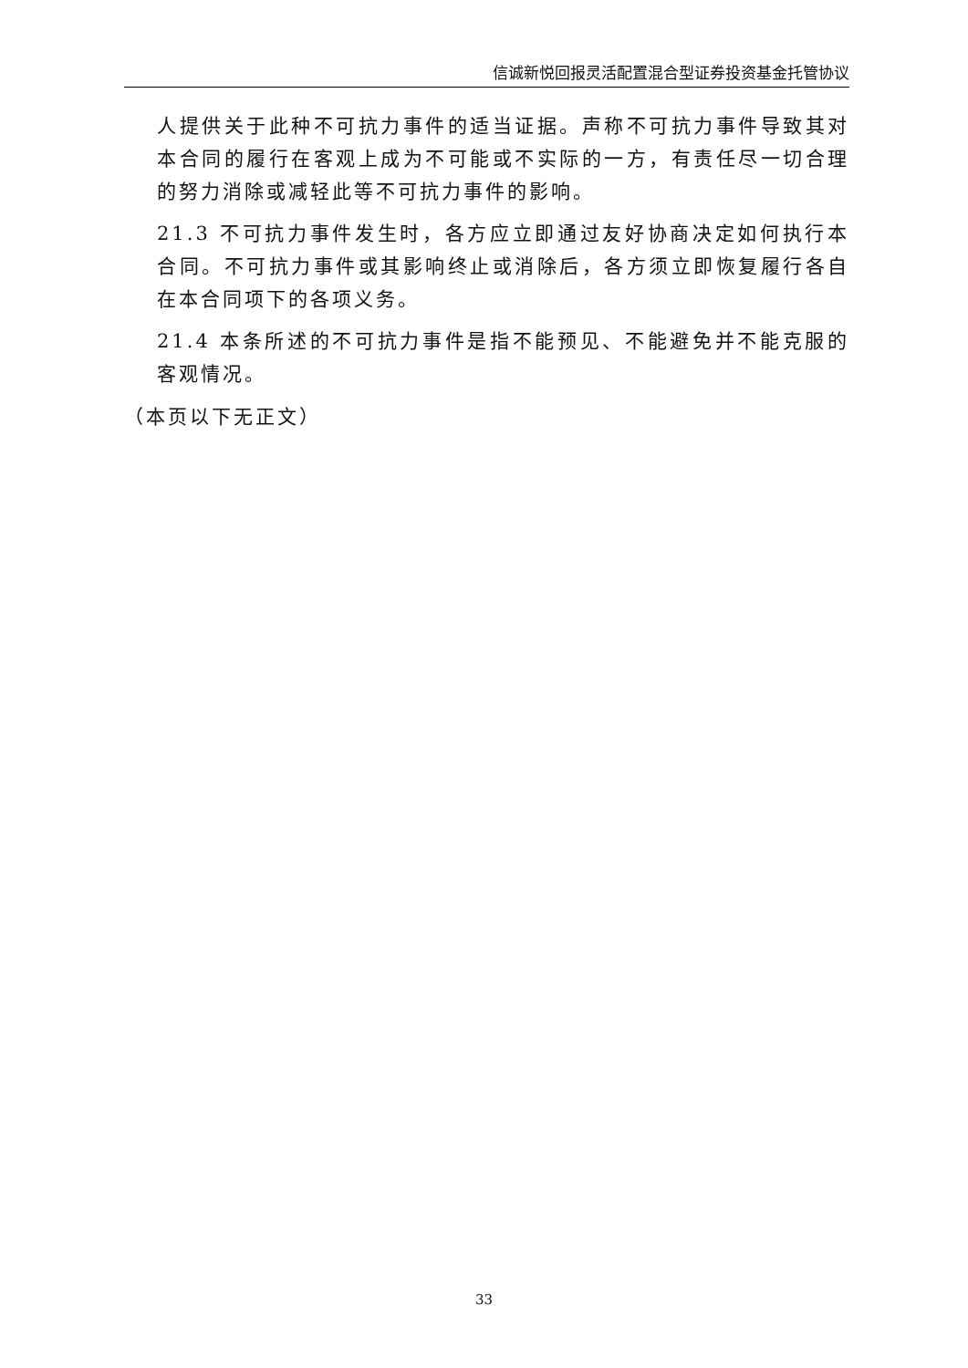信诚新悦回报灵活配置混合型证券投资基金托管协议
人提供关于此种不可抗力事件的适当证据。声称不可抗力事件导致其对本合同的履行在客观上成为不可能或不实际的一方，有责任尽一切合理的努力消除或减轻此等不可抗力事件的影响。
21.3 不可抗力事件发生时，各方应立即通过友好协商决定如何执行本合同。不可抗力事件或其影响终止或消除后，各方须立即恢复履行各自在本合同项下的各项义务。
21.4 本条所述的不可抗力事件是指不能预见、不能避免并不能克服的客观情况。
（本页以下无正文）
33